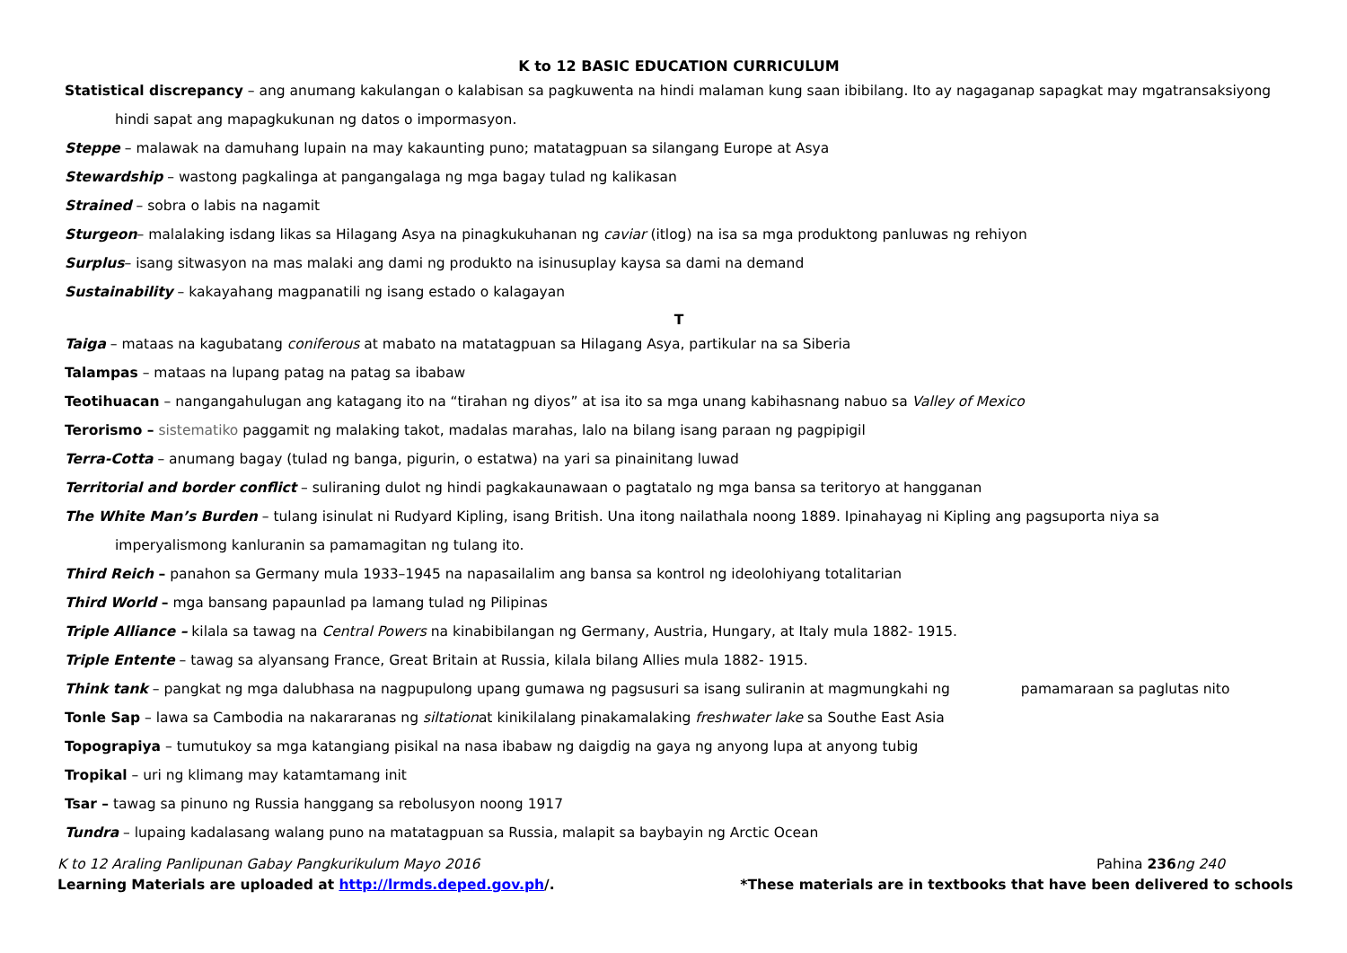K to 12 BASIC EDUCATION CURRICULUM
Statistical discrepancy – ang anumang kakulangan o kalabisan sa pagkuwenta na hindi malaman kung saan ibibilang. Ito ay nagaganap sapagkat may mgatransaksiyong
hindi sapat ang mapagkukunan ng datos o impormasyon.
Steppe – malawak na damuhang lupain na may kakaunting puno; matatagpuan sa silangang Europe at Asya
Stewardship – wastong pagkalinga at pangangalaga ng mga bagay tulad ng kalikasan
Strained – sobra o labis na nagamit
Sturgeon– malalaking isdang likas sa Hilagang Asya na pinagkukuhanan ng caviar (itlog) na isa sa mga produktong panluwas ng rehiyon
Surplus– isang sitwasyon na mas malaki ang dami ng produkto na isinusuplay kaysa sa dami na demand
Sustainability – kakayahang magpanatili ng isang estado o kalagayan
T
Taiga – mataas na kagubatang coniferous at mabato na matatagpuan sa Hilagang Asya, partikular na sa Siberia
Talampas – mataas na lupang patag na patag sa ibabaw
Teotihuacan – nangangahulugan ang katagang ito na “tirahan ng diyos” at isa ito sa mga unang kabihasnang nabuo sa Valley of Mexico
Terorismo – sistematiko paggamit ng malaking takot, madalas marahas, lalo na bilang isang paraan ng pagpipigil
Terra-Cotta – anumang bagay (tulad ng banga, pigurin, o estatwa) na yari sa pinainitang luwad
Territorial and border conflict – suliraning dulot ng hindi pagkakaunawaan o pagtatalo ng mga bansa sa teritoryo at hangganan
The White Man’s Burden – tulang isinulat ni Rudyard Kipling, isang British. Una itong nailathala noong 1889. Ipinahayag ni Kipling ang pagsuporta niya sa
imperyalismong kanluranin sa pamamagitan ng tulang ito.
Third Reich – panahon sa Germany mula 1933–1945 na napasailalim ang bansa sa kontrol ng ideolohiyang totalitarian
Third World – mga bansang papaunlad pa lamang tulad ng Pilipinas
Triple Alliance – kilala sa tawag na Central Powers na kinabibilangan ng Germany, Austria, Hungary, at Italy mula 1882- 1915.
Triple Entente – tawag sa alyansang France, Great Britain at Russia, kilala bilang Allies mula 1882- 1915.
Think tank – pangkat ng mga dalubhasa na nagpupulong upang gumawa ng pagsusuri sa isang suliranin at magmungkahi ng pamamaraan sa paglutas nito
Tonle Sap – lawa sa Cambodia na nakararanas ng siltationat kinikilalang pinakamalaking freshwater lake sa Southe East Asia
Topograpiya – tumutukoy sa mga katangiang pisikal na nasa ibabaw ng daigdig na gaya ng anyong lupa at anyong tubig
Tropikal – uri ng klimang may katamtamang init
Tsar – tawag sa pinuno ng Russia hanggang sa rebolusyon noong 1917
Tundra – lupaing kadalasang walang puno na matatagpuan sa Russia, malapit sa baybayin ng Arctic Ocean
K to 12 Araling Panlipunan Gabay Pangkurikulum Mayo 2016 Pahina 236ng 240
Learning Materials are uploaded at http://lrmds.deped.gov.ph/. *These materials are in textbooks that have been delivered to schools